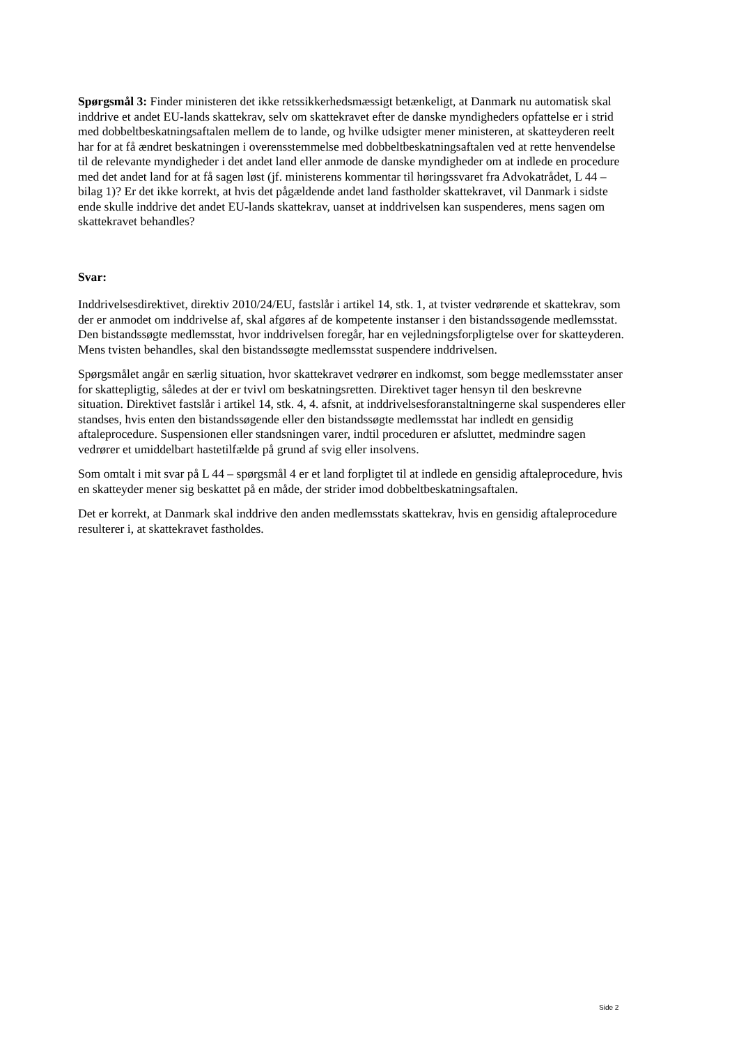Spørgsmål 3: Finder ministeren det ikke retssikkerhedsmæssigt betænkeligt, at Danmark nu automatisk skal inddrive et andet EU-lands skattekrav, selv om skattekravet efter de danske myndigheders opfattelse er i strid med dobbeltbeskatningsaftalen mellem de to lande, og hvilke udsigter mener ministeren, at skatteyderen reelt har for at få ændret beskatningen i overensstemmelse med dobbeltbeskatningsaftalen ved at rette henvendelse til de relevante myndigheder i det andet land eller anmode de danske myndigheder om at indlede en procedure med det andet land for at få sagen løst (jf. ministerens kommentar til høringssvaret fra Advokatrådet, L 44 – bilag 1)? Er det ikke korrekt, at hvis det pågældende andet land fastholder skattekravet, vil Danmark i sidste ende skulle inddrive det andet EU-lands skattekrav, uanset at inddrivelsen kan suspenderes, mens sagen om skattekravet behandles?
Svar:
Inddrivelsesdirektivet, direktiv 2010/24/EU, fastslår i artikel 14, stk. 1, at tvister vedrørende et skattekrav, som der er anmodet om inddrivelse af, skal afgøres af de kompetente instanser i den bistandssøgende medlemsstat. Den bistandssøgte medlemsstat, hvor inddrivelsen foregår, har en vejledningsforpligtelse over for skatteyderen. Mens tvisten behandles, skal den bistandssøgte medlemsstat suspendere inddrivelsen.
Spørgsmålet angår en særlig situation, hvor skattekravet vedrører en indkomst, som begge medlemsstater anser for skattepligtig, således at der er tvivl om beskatningsretten. Direktivet tager hensyn til den beskrevne situation. Direktivet fastslår i artikel 14, stk. 4, 4. afsnit, at inddrivelsesforanstaltningerne skal suspenderes eller standses, hvis enten den bistandssøgende eller den bistandssøgte medlemsstat har indledt en gensidig aftaleprocedure. Suspensionen eller standsningen varer, indtil proceduren er afsluttet, medmindre sagen vedrører et umiddelbart hastetilfælde på grund af svig eller insolvens.
Som omtalt i mit svar på L 44 – spørgsmål 4 er et land forpligtet til at indlede en gensidig aftaleprocedure, hvis en skatteyder mener sig beskattet på en måde, der strider imod dobbeltbeskatningsaftalen.
Det er korrekt, at Danmark skal inddrive den anden medlemsstats skattekrav, hvis en gensidig aftaleprocedure resulterer i, at skattekravet fastholdes.
Side 2